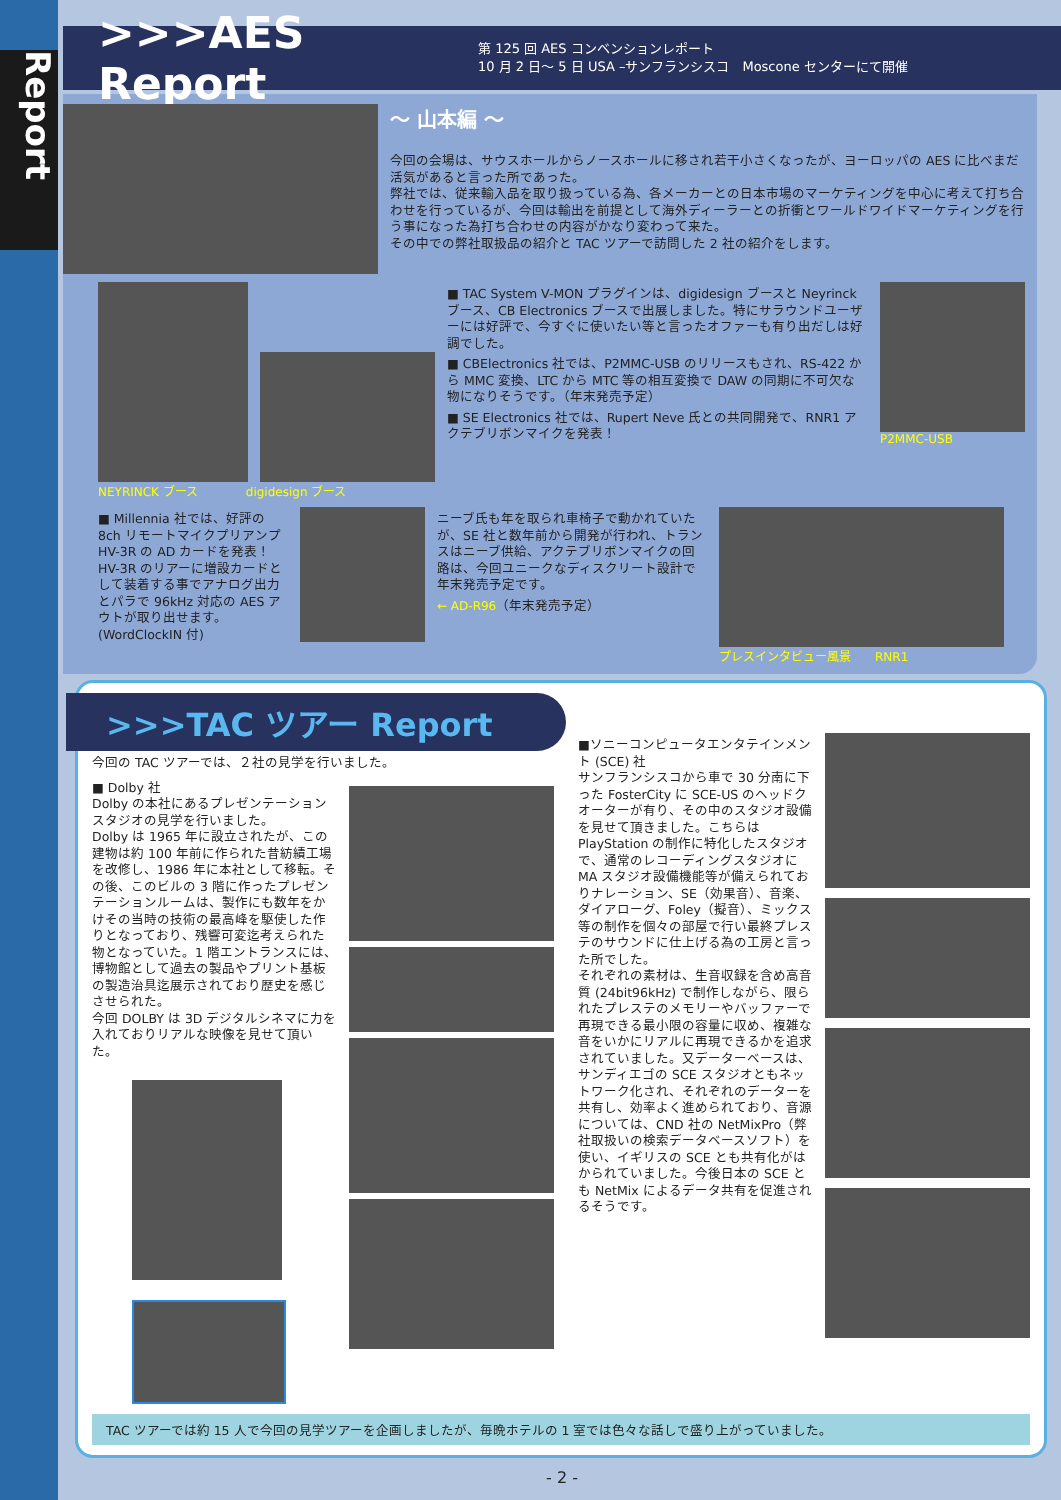Report
>>>AES Report
第 125 回 AES コンベンションレポート
10 月 2 日〜 5 日 USA –サンフランシスコ　Moscone センターにて開催
〜 山本編 〜
今回の会場は、サウスホールからノースホールに移され若干小さくなったが、ヨーロッパの AES に比べまだ活気があると言った所であった。
弊社では、従来輸入品を取り扱っている為、各メーカーとの日本市場のマーケティングを中心に考えて打ち合わせを行っているが、今回は輸出を前提として海外ディーラーとの折衝とワールドワイドマーケティングを行う事になった為打ち合わせの内容がかなり変わって来た。
その中での弊社取扱品の紹介と TAC ツアーで訪問した 2 社の紹介をします。
NEYRINCK ブース　　　　digidesign ブース
■ TAC System V-MON プラグインは、digidesign ブースと Neyrinck ブース、CB Electronics ブースで出展しました。特にサラウンドユーザーには好評で、今すぐに使いたい等と言ったオファーも有り出だしは好調でした。
■ CBElectronics 社では、P2MMC-USB のリリースもされ、RS-422 から MMC 変換、LTC から MTC 等の相互変換で DAW の同期に不可欠な物になりそうです。（年末発売予定）
■ SE Electronics 社では、Rupert Neve 氏との共同開発で、RNR1 アクテブリボンマイクを発表！
P2MMC-USB
■ Millennia 社では、好評の 8ch リモートマイクプリアンプ HV-3R の AD カードを発表！HV-3R のリアーに増設カードとして装着する事でアナログ出力とパラで 96kHz 対応の AES アウトが取り出せます。(WordClockIN 付)
ニーブ氏も年を取られ車椅子で動かれていたが、SE 社と数年前から開発が行われ、トランスはニーブ供給、アクテブリボンマイクの回路は、今回ユニークなディスクリート設計で年末発売予定です。
← AD-R96（年末発売予定）
プレスインタビュー風景　　RNR1
>>>TAC ツアー Report
今回の TAC ツアーでは、２社の見学を行いました。
■ Dolby 社
Dolby の本社にあるプレゼンテーションスタジオの見学を行いました。
Dolby は 1965 年に設立されたが、この建物は約 100 年前に作られた昔紡績工場を改修し、1986 年に本社として移転。その後、このビルの 3 階に作ったプレゼンテーションルームは、製作にも数年をかけその当時の技術の最高峰を駆使した作りとなっており、残響可変迄考えられた物となっていた。1 階エントランスには、博物館として過去の製品やプリント基板の製造治具迄展示されており歴史を感じさせられた。
今回 DOLBY は 3D デジタルシネマに力を入れておりリアルな映像を見せて頂いた。
■ソニーコンピュータエンタテインメント (SCE) 社
サンフランシスコから車で 30 分南に下った FosterCity に SCE-US のヘッドクオーターが有り、その中のスタジオ設備を見せて頂きました。こちらは PlayStation の制作に特化したスタジオで、通常のレコーディングスタジオに MA スタジオ設備機能等が備えられておりナレーション、SE（効果音）、音楽、ダイアローグ、Foley（擬音）、ミックス等の制作を個々の部屋で行い最終プレステのサウンドに仕上げる為の工房と言った所でした。
それぞれの素材は、生音収録を含め高音質 (24bit96kHz) で制作しながら、限られたプレステのメモリーやバッファーで再現できる最小限の容量に収め、複雑な音をいかにリアルに再現できるかを追求されていました。又データーベースは、サンディエゴの SCE スタジオともネットワーク化され、それぞれのデーターを共有し、効率よく進められており、音源については、CND 社の NetMixPro（弊社取扱いの検索データベースソフト）を使い、イギリスの SCE とも共有化がはかられていました。今後日本の SCE とも NetMix によるデータ共有を促進されるそうです。
TAC ツアーでは約 15 人で今回の見学ツアーを企画しましたが、毎晩ホテルの 1 室では色々な話しで盛り上がっていました。
- 2 -